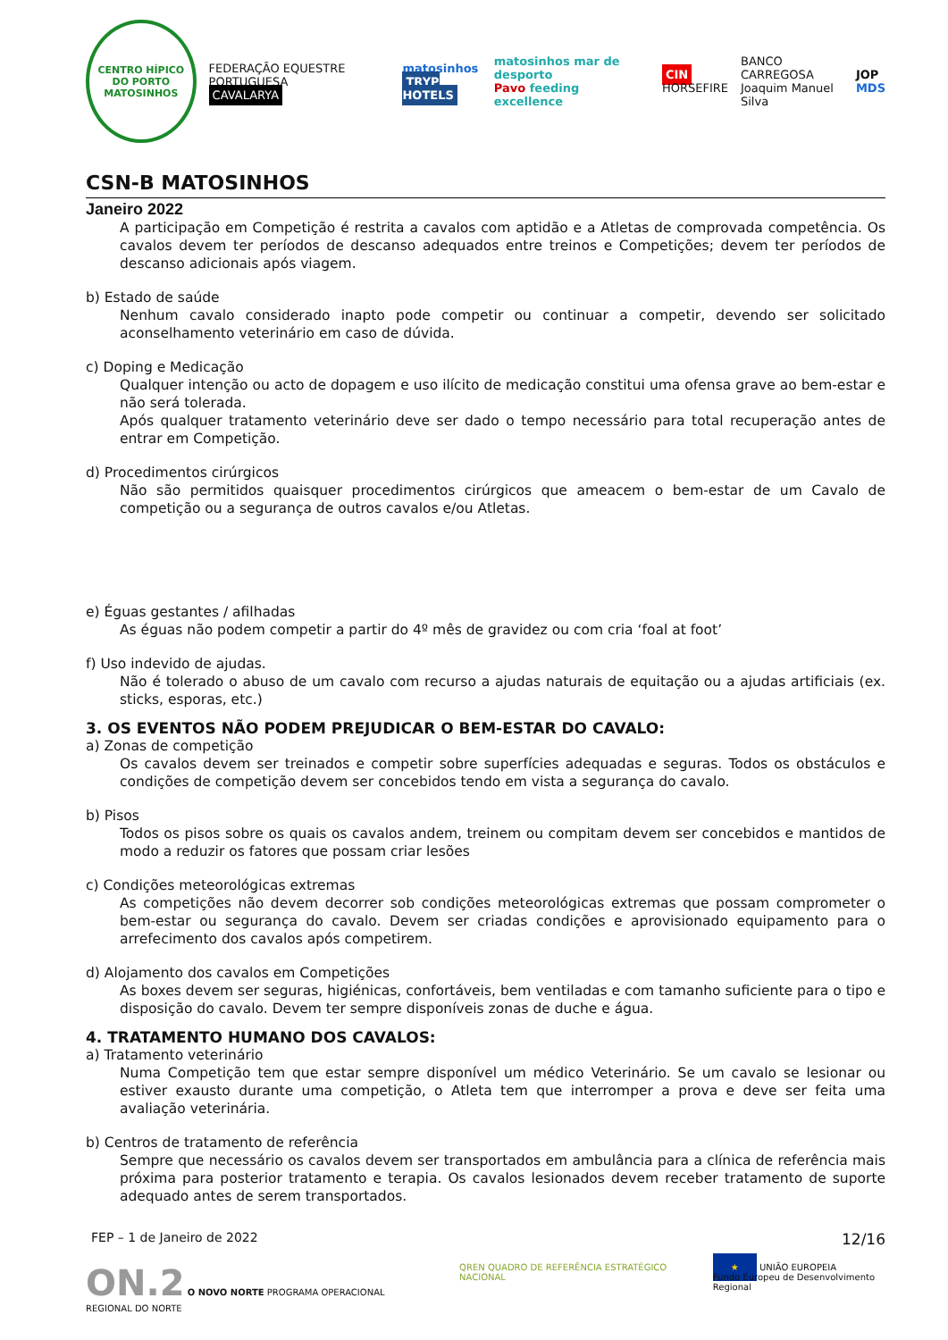CENTRO HÍPICO DO PORTO
MATOSINHOS
FEDERAÇÃO EQUESTRE PORTUGUESA
CAVALARYA
matosinhos
TRYP HOTELS
matosinhos mar de desporto
Pavo feeding excellence
CIN
HORSEFIRE
BANCO CARREGOSA
Joaquim Manuel Silva
JOP
MDS
CSN-B MATOSINHOS
Janeiro 2022
A participação em Competição é restrita a cavalos com aptidão e a Atletas de comprovada competência. Os cavalos devem ter períodos de descanso adequados entre treinos e Competições; devem ter períodos de descanso adicionais após viagem.
b) Estado de saúde
Nenhum cavalo considerado inapto pode competir ou continuar a competir, devendo ser solicitado aconselhamento veterinário em caso de dúvida.
c) Doping e Medicação
Qualquer intenção ou acto de dopagem e uso ilícito de medicação constitui uma ofensa grave ao bem-estar e não será tolerada.
Após qualquer tratamento veterinário deve ser dado o tempo necessário para total recuperação antes de entrar em Competição.
d) Procedimentos cirúrgicos
Não são permitidos quaisquer procedimentos cirúrgicos que ameacem o bem-estar de um Cavalo de competição ou a segurança de outros cavalos e/ou Atletas.
e) Éguas gestantes / afilhadas
As éguas não podem competir a partir do 4º mês de gravidez ou com cria ‘foal at foot’
f) Uso indevido de ajudas.
Não é tolerado o abuso de um cavalo com recurso a ajudas naturais de equitação ou a ajudas artificiais (ex. sticks, esporas, etc.)
3. OS EVENTOS NÃO PODEM PREJUDICAR O BEM-ESTAR DO CAVALO:
a) Zonas de competição
Os cavalos devem ser treinados e competir sobre superfícies adequadas e seguras. Todos os obstáculos e condições de competição devem ser concebidos tendo em vista a segurança do cavalo.
b) Pisos
Todos os pisos sobre os quais os cavalos andem, treinem ou compitam devem ser concebidos e mantidos de modo a reduzir os fatores que possam criar lesões
c) Condições meteorológicas extremas
As competições não devem decorrer sob condições meteorológicas extremas que possam comprometer o bem-estar ou segurança do cavalo. Devem ser criadas condições e aprovisionado equipamento para o arrefecimento dos cavalos após competirem.
d) Alojamento dos cavalos em Competições
As boxes devem ser seguras, higiénicas, confortáveis, bem ventiladas e com tamanho suficiente para o tipo e disposição do cavalo. Devem ter sempre disponíveis zonas de duche e água.
4. TRATAMENTO HUMANO DOS CAVALOS:
a) Tratamento veterinário
Numa Competição tem que estar sempre disponível um médico Veterinário. Se um cavalo se lesionar ou estiver exausto durante uma competição, o Atleta tem que interromper a prova e deve ser feita uma avaliação veterinária.
b) Centros de tratamento de referência
Sempre que necessário os cavalos devem ser transportados em ambulância para a clínica de referência mais próxima para posterior tratamento e terapia. Os cavalos lesionados devem receber tratamento de suporte adequado antes de serem transportados.
FEP – 1 de Janeiro de 2022 12/16
ON.2 O NOVO NORTE PROGRAMA OPERACIONAL REGIONAL DO NORTE
QREN QUADRO DE REFERÊNCIA ESTRATÉGICO NACIONAL
★ UNIÃO EUROPEIA
Fundo Europeu de Desenvolvimento Regional